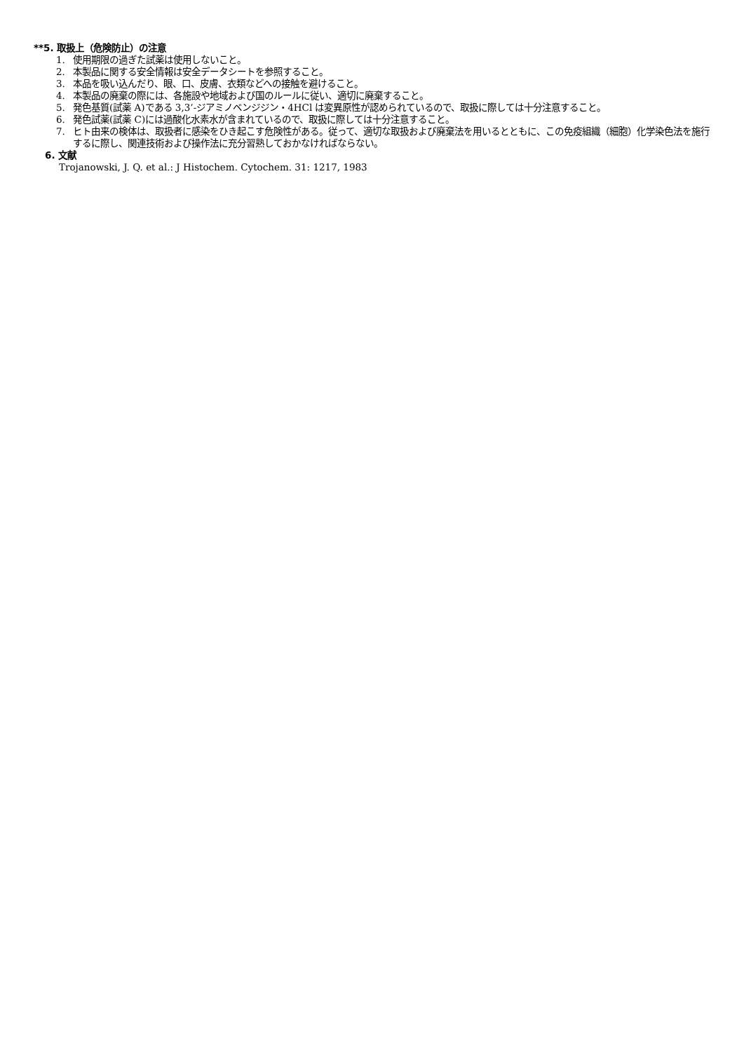**5. 取扱上（危険防止）の注意
1. 使用期限の過ぎた試薬は使用しないこと。
2. 本製品に関する安全情報は安全データシートを参照すること。
3. 本品を吸い込んだり、眼、口、皮膚、衣類などへの接触を避けること。
4. 本製品の廃棄の際には、各施設や地域および国のルールに従い、適切に廃棄すること。
5. 発色基質(試薬 A)である 3,3’-ジアミノベンジジン・4HCl は変異原性が認められているので、取扱に際しては十分注意すること。
6. 発色試薬(試薬 C)には過酸化水素水が含まれているので、取扱に際しては十分注意すること。
7. ヒト由来の検体は、取扱者に感染をひき起こす危険性がある。従って、適切な取扱および廃棄法を用いるとともに、この免疫組織（細胞）化学染色法を施行するに際し、関連技術および操作法に充分習熟しておかなければならない。
6. 文献
Trojanowski, J. Q. et al.: J Histochem. Cytochem. 31: 1217, 1983